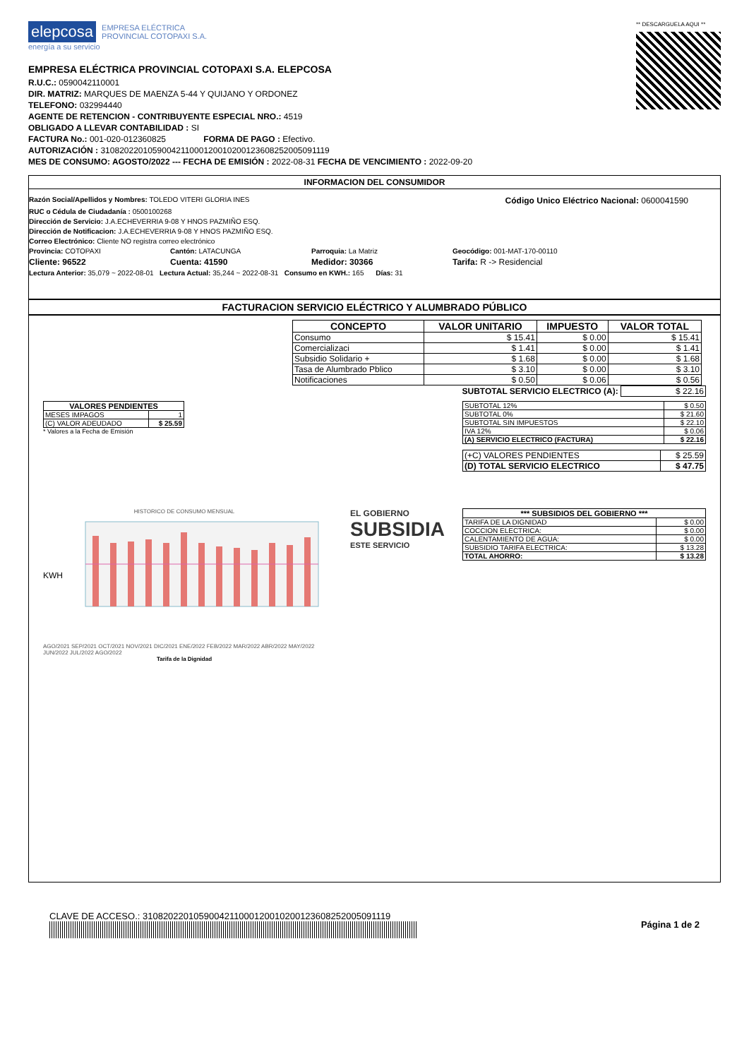elepcosa EMPRESA ELÉCTRICA
PROVINCIAL COTOPAXI S.A.
energía a su servicio
EMPRESA ELÉCTRICA PROVINCIAL COTOPAXI S.A. ELEPCOSA
R.U.C.: 0590042110001
DIR. MATRIZ: MARQUES DE MAENZA 5-44 Y QUIJANO Y ORDONEZ
TELEFONO: 032994440
AGENTE DE RETENCION - CONTRIBUYENTE ESPECIAL NRO.: 4519
OBLIGADO A LLEVAR CONTABILIDAD : SI
FACTURA No.: 001-020-012360825 FORMA DE PAGO : Efectivo.
AUTORIZACIÓN : 3108202201059004211000120010200123608252005091119
MES DE CONSUMO: AGOSTO/2022 --- FECHA DE EMISIÓN : 2022-08-31 FECHA DE VENCIMIENTO : 2022-09-20
** DESCARGUELA AQUI **
INFORMACION DEL CONSUMIDOR
Razón Social/Apellidos y Nombres: TOLEDO VITERI GLORIA INES Código Unico Eléctrico Nacional: 0600041590
RUC o Cédula de Ciudadanía : 0500100268
Dirección de Servicio: J.A.ECHEVERRIA 9-08 Y HNOS PAZMIÑO ESQ.
Dirección de Notificacion: J.A.ECHEVERRIA 9-08 Y HNOS PAZMIÑO ESQ.
Correo Electrónico: Cliente NO registra correo electrónico
Provincia: COTOPAXI Cantón: LATACUNGA Parroquia: La Matriz Geocódigo: 001-MAT-170-00110
Cliente: 96522 Cuenta: 41590 Medidor: 30366 Tarifa: R -> Residencial
Lectura Anterior: 35,079 ~ 2022-08-01 Lectura Actual: 35,244 ~ 2022-08-31 Consumo en KWH.: 165 Días: 31
FACTURACION SERVICIO ELÉCTRICO Y ALUMBRADO PÚBLICO
| CONCEPTO | VALOR UNITARIO | IMPUESTO | VALOR TOTAL |
| --- | --- | --- | --- |
| Consumo | $ 15.41 | $ 0.00 | $ 15.41 |
| Comercializaci | $ 1.41 | $ 0.00 | $ 1.41 |
| Subsidio Solidario + | $ 1.68 | $ 0.00 | $ 1.68 |
| Tasa de Alumbrado Pblico | $ 3.10 | $ 0.00 | $ 3.10 |
| Notificaciones | $ 0.50 | $ 0.06 | $ 0.56 |
SUBTOTAL SERVICIO ELECTRICO (A): $ 22.16
| VALORES PENDIENTES | |
| --- | --- |
| MESES IMPAGOS | 1 |
| (C) VALOR ADEUDADO | $ 25.59 |
* Valores a la Fecha de Emisión
| SUBTOTAL 12% | $ 0.50 |
| SUBTOTAL 0% | $ 21.60 |
| SUBTOTAL SIN IMPUESTOS | $ 22.10 |
| IVA 12% | $ 0.06 |
| (A) SERVICIO ELECTRICO (FACTURA) | $ 22.16 |
| (+C) VALORES PENDIENTES | $ 25.59 |
| (D) TOTAL SERVICIO ELECTRICO | $ 47.75 |
HISTORICO DE CONSUMO MENSUAL
KWH
AGO/2021 SEP/2021 OCT/2021 NOV/2021 DIC/2021 ENE/2022 FEB/2022 MAR/2022 ABR/2022 MAY/2022 JUN/2022 JUL/2022 AGO/2022
Tarifa de la Dignidad
EL GOBIERNO
SUBSIDIA
ESTE SERVICIO
| *** SUBSIDIOS DEL GOBIERNO *** | |
| --- | --- |
| TARIFA DE LA DIGNIDAD | $ 0.00 |
| COCCION ELECTRICA: | $ 0.00 |
| CALENTAMIENTO DE AGUA: | $ 0.00 |
| SUBSIDIO TARIFA ELECTRICA: | $ 13.28 |
| TOTAL AHORRO: | $ 13.28 |
CLAVE DE ACCESO.: 3108202201059004211000120010200123608252005091119
Página 1 de 2